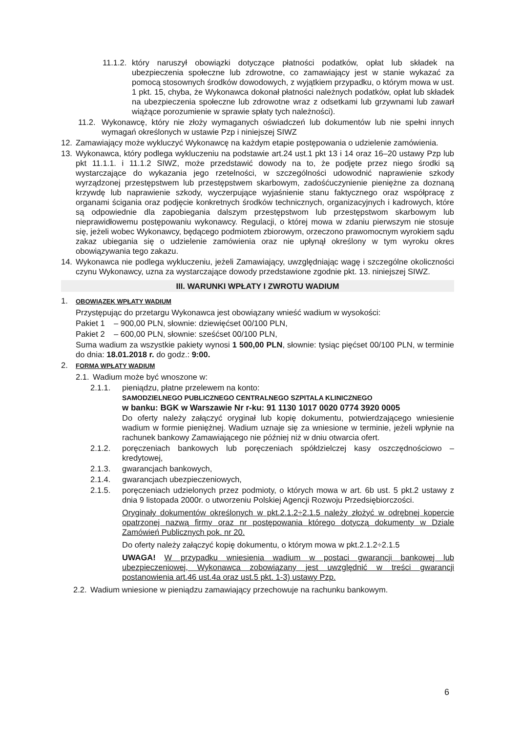11.1.2. który naruszył obowiązki dotyczące płatności podatków, opłat lub składek na ubezpieczenia społeczne lub zdrowotne, co zamawiający jest w stanie wykazać za pomocą stosownych środków dowodowych, z wyjątkiem przypadku, o którym mowa w ust. 1 pkt. 15, chyba, że Wykonawca dokonał płatności należnych podatków, opłat lub składek na ubezpieczenia społeczne lub zdrowotne wraz z odsetkami lub grzywnami lub zawarł wiążące porozumienie w sprawie spłaty tych należności).
11.2. Wykonawcę, który nie złoży wymaganych oświadczeń lub dokumentów lub nie spełni innych wymagań określonych w ustawie Pzp i niniejszej SIWZ
12. Zamawiający może wykluczyć Wykonawcę na każdym etapie postępowania o udzielenie zamówienia.
13. Wykonawca, który podlega wykluczeniu na podstawie art.24 ust.1 pkt 13 i 14 oraz 16–20 ustawy Pzp lub pkt 11.1.1. i 11.1.2 SIWZ, może przedstawić dowody na to, że podjęte przez niego środki są wystarczające do wykazania jego rzetelności, w szczególności udowodnić naprawienie szkody wyrządzonej przestępstwem lub przestępstwem skarbowym, zadośćuczynienie pieniężne za doznaną krzywdę lub naprawienie szkody, wyczerpujące wyjaśnienie stanu faktycznego oraz współpracę z organami ścigania oraz podjęcie konkretnych środków technicznych, organizacyjnych i kadrowych, które są odpowiednie dla zapobiegania dalszym przestępstwom lub przestępstwom skarbowym lub nieprawidłowemu postępowaniu wykonawcy. Regulacji, o której mowa w zdaniu pierwszym nie stosuje się, jeżeli wobec Wykonawcy, będącego podmiotem zbiorowym, orzeczono prawomocnym wyrokiem sądu zakaz ubiegania się o udzielenie zamówienia oraz nie upłynął określony w tym wyroku okres obowiązywania tego zakazu.
14. Wykonawca nie podlega wykluczeniu, jeżeli Zamawiający, uwzględniając wagę i szczególne okoliczności czynu Wykonawcy, uzna za wystarczające dowody przedstawione zgodnie pkt. 13. niniejszej SIWZ.
III. WARUNKI WPŁATY I ZWROTU WADIUM
1. OBOWIĄZEK WPŁATY WADIUM
Przystępując do przetargu Wykonawca jest obowiązany wnieść wadium w wysokości:
Pakiet 1 – 900,00 PLN, słownie: dziewięćset 00/100 PLN,
Pakiet 2 – 600,00 PLN, słownie: sześćset 00/100 PLN,
Suma wadium za wszystkie pakiety wynosi 1 500,00 PLN, słownie: tysiąc pięćset 00/100 PLN, w terminie do dnia: 18.01.2018 r. do godz.: 9:00.
2. FORMA WPŁATY WADIUM
2.1. Wadium może być wnoszone w:
2.1.1. pieniądzu, płatne przelewem na konto:
SAMODZIELNEGO PUBLICZNEGO CENTRALNEGO SZPITALA KLINICZNEGO
w banku: BGK w Warszawie Nr r-ku: 91 1130 1017 0020 0774 3920 0005
Do oferty należy załączyć oryginał lub kopię dokumentu, potwierdzającego wniesienie wadium w formie pieniężnej. Wadium uznaje się za wniesione w terminie, jeżeli wpłynie na rachunek bankowy Zamawiającego nie później niż w dniu otwarcia ofert.
2.1.2. poręczeniach bankowych lub poręczeniach spółdzielczej kasy oszczędnościowo – kredytowej,
2.1.3. gwarancjach bankowych,
2.1.4. gwarancjach ubezpieczeniowych,
2.1.5. poręczeniach udzielonych przez podmioty, o których mowa w art. 6b ust. 5 pkt.2 ustawy z dnia 9 listopada 2000r. o utworzeniu Polskiej Agencji Rozwoju Przedsiębiorczości.
Oryginały dokumentów określonych w pkt.2.1.2÷2.1.5 należy złożyć w odrębnej kopercie opatrzonej nazwą firmy oraz nr postępowania którego dotyczą dokumenty w Dziale Zamówień Publicznych pok. nr 20.
Do oferty należy załączyć kopię dokumentu, o którym mowa w pkt.2.1.2÷2.1.5
UWAGA! W przypadku wniesienia wadium w postaci gwarancji bankowej lub ubezpieczeniowej, Wykonawca zobowiązany jest uwzględnić w treści gwarancji postanowienia art.46 ust.4a oraz ust.5 pkt. 1-3) ustawy Pzp.
2.2. Wadium wniesione w pieniądzu zamawiający przechowuje na rachunku bankowym.
6